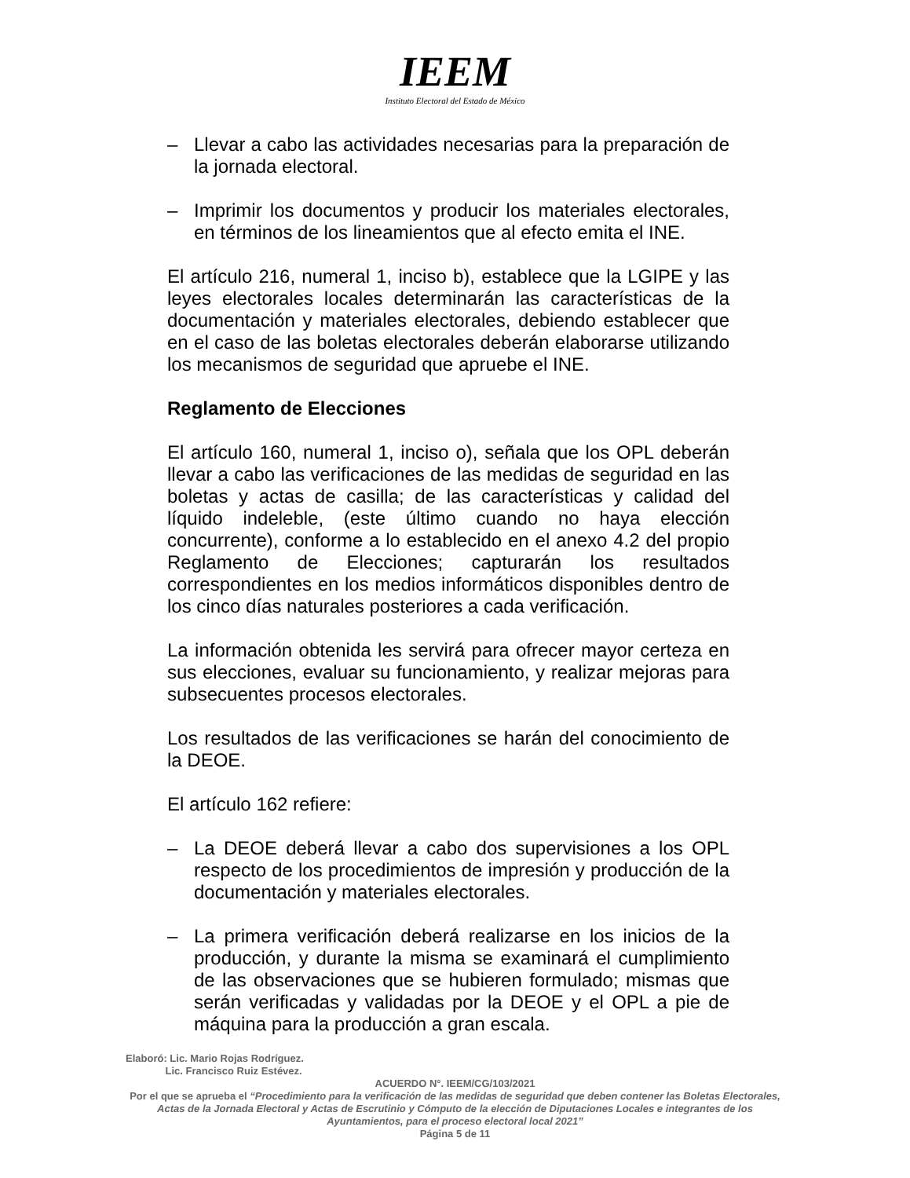IEEM
Instituto Electoral del Estado de México
– Llevar a cabo las actividades necesarias para la preparación de la jornada electoral.
– Imprimir los documentos y producir los materiales electorales, en términos de los lineamientos que al efecto emita el INE.
El artículo 216, numeral 1, inciso b), establece que la LGIPE y las leyes electorales locales determinarán las características de la documentación y materiales electorales, debiendo establecer que en el caso de las boletas electorales deberán elaborarse utilizando los mecanismos de seguridad que apruebe el INE.
Reglamento de Elecciones
El artículo 160, numeral 1, inciso o), señala que los OPL deberán llevar a cabo las verificaciones de las medidas de seguridad en las boletas y actas de casilla; de las características y calidad del líquido indeleble, (este último cuando no haya elección concurrente), conforme a lo establecido en el anexo 4.2 del propio Reglamento de Elecciones; capturarán los resultados correspondientes en los medios informáticos disponibles dentro de los cinco días naturales posteriores a cada verificación.
La información obtenida les servirá para ofrecer mayor certeza en sus elecciones, evaluar su funcionamiento, y realizar mejoras para subsecuentes procesos electorales.
Los resultados de las verificaciones se harán del conocimiento de la DEOE.
El artículo 162 refiere:
– La DEOE deberá llevar a cabo dos supervisiones a los OPL respecto de los procedimientos de impresión y producción de la documentación y materiales electorales.
– La primera verificación deberá realizarse en los inicios de la producción, y durante la misma se examinará el cumplimiento de las observaciones que se hubieren formulado; mismas que serán verificadas y validadas por la DEOE y el OPL a pie de máquina para la producción a gran escala.
Elaboró: Lic. Mario Rojas Rodríguez.
Lic. Francisco Ruiz Estévez.
ACUERDO N°. IEEM/CG/103/2021
Por el que se aprueba el “Procedimiento para la verificación de las medidas de seguridad que deben contener las Boletas Electorales, Actas de la Jornada Electoral y Actas de Escrutinio y Cómputo de la elección de Diputaciones Locales e integrantes de los Ayuntamientos, para el proceso electoral local 2021”
Página 5 de 11